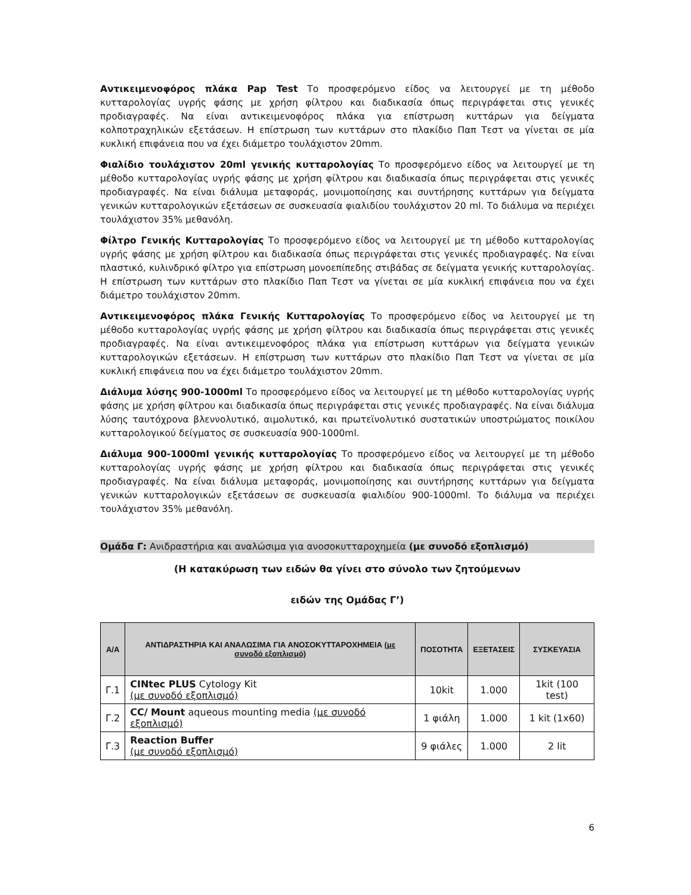Αντικειμενοφόρος πλάκα Pap Test Το προσφερόμενο είδος να λειτουργεί με τη μέθοδο κυτταρολογίας υγρής φάσης με χρήση φίλτρου και διαδικασία όπως περιγράφεται στις γενικές προδιαγραφές. Να είναι αντικειμενοφόρος πλάκα για επίστρωση κυττάρων για δείγματα κολποτραχηλικών εξετάσεων. Η επίστρωση των κυττάρων στο πλακίδιο Παπ Τεστ να γίνεται σε μία κυκλική επιφάνεια που να έχει διάμετρο τουλάχιστον 20mm.
Φιαλίδιο τουλάχιστον 20ml γενικής κυτταρολογίας Το προσφερόμενο είδος να λειτουργεί με τη μέθοδο κυτταρολογίας υγρής φάσης με χρήση φίλτρου και διαδικασία όπως περιγράφεται στις γενικές προδιαγραφές. Να είναι διάλυμα μεταφοράς, μονιμοποίησης και συντήρησης κυττάρων για δείγματα γενικών κυτταρολογικών εξετάσεων σε συσκευασία φιαλιδίου τουλάχιστον 20 ml. Το διάλυμα να περιέχει τουλάχιστον 35% μεθανόλη.
Φίλτρο Γενικής Κυτταρολογίας Το προσφερόμενο είδος να λειτουργεί με τη μέθοδο κυτταρολογίας υγρής φάσης με χρήση φίλτρου και διαδικασία όπως περιγράφεται στις γενικές προδιαγραφές. Να είναι πλαστικό, κυλινδρικό φίλτρο για επίστρωση μονοεπίπεδης στιβάδας σε δείγματα γενικής κυτταρολογίας. Η επίστρωση των κυττάρων στο πλακίδιο Παπ Τεστ να γίνεται σε μία κυκλική επιφάνεια που να έχει διάμετρο τουλάχιστον 20mm.
Αντικειμενοφόρος πλάκα Γενικής Κυτταρολογίας Το προσφερόμενο είδος να λειτουργεί με τη μέθοδο κυτταρολογίας υγρής φάσης με χρήση φίλτρου και διαδικασία όπως περιγράφεται στις γενικές προδιαγραφές. Να είναι αντικειμενοφόρος πλάκα για επίστρωση κυττάρων για δείγματα γενικών κυτταρολογικών εξετάσεων. Η επίστρωση των κυττάρων στο πλακίδιο Παπ Τεστ να γίνεται σε μία κυκλική επιφάνεια που να έχει διάμετρο τουλάχιστον 20mm.
Διάλυμα λύσης 900-1000ml Το προσφερόμενο είδος να λειτουργεί με τη μέθοδο κυτταρολογίας υγρής φάσης με χρήση φίλτρου και διαδικασία όπως περιγράφεται στις γενικές προδιαγραφές. Να είναι διάλυμα λύσης ταυτόχρονα βλεννολυτικό, αιμολυτικό, και πρωτεϊνολυτικό συστατικών υποστρώματος ποικίλου κυτταρολογικού δείγματος σε συσκευασία 900-1000ml.
Διάλυμα 900-1000ml γενικής κυτταρολογίας Το προσφερόμενο είδος να λειτουργεί με τη μέθοδο κυτταρολογίας υγρής φάσης με χρήση φίλτρου και διαδικασία όπως περιγράφεται στις γενικές προδιαγραφές. Να είναι διάλυμα μεταφοράς, μονιμοποίησης και συντήρησης κυττάρων για δείγματα γενικών κυτταρολογικών εξετάσεων σε συσκευασία φιαλιδίου 900-1000ml. Το διάλυμα να περιέχει τουλάχιστον 35% μεθανόλη.
Ομάδα Γ: Ανιδραστήρια και αναλώσιμα για ανοσοκυτταροχημεία (με συνοδό εξοπλισμό)
(Η κατακύρωση των ειδών θα γίνει στο σύνολο των ζητούμενων
ειδών της Ομάδας Γ’)
| Α/Α | ΑΝΤΙΔΡΑΣΤΗΡΙΑ ΚΑΙ ΑΝΑΛΩΣΙΜΑ ΓΙΑ ΑΝΟΣΟΚΥΤΤΑΡΟΧΗΜΕΙΑ (με συνοδό εξοπλισμό) | ΠΟΣΟΤΗΤΑ | ΕΞΕΤΑΣΕΙΣ | ΣΥΣΚΕΥΑΣΙΑ |
| --- | --- | --- | --- | --- |
| Γ.1 | CINtec PLUS Cytology Kit (με συνοδό εξοπλισμό) | 10kit | 1.000 | 1kit (100 test) |
| Γ.2 | CC/ Mount aqueous mounting media (με συνοδό εξοπλισμό) | 1 φιάλη | 1.000 | 1 kit (1x60) |
| Γ.3 | Reaction Buffer (με συνοδό εξοπλισμό) | 9 φιάλες | 1.000 | 2 lit |
6